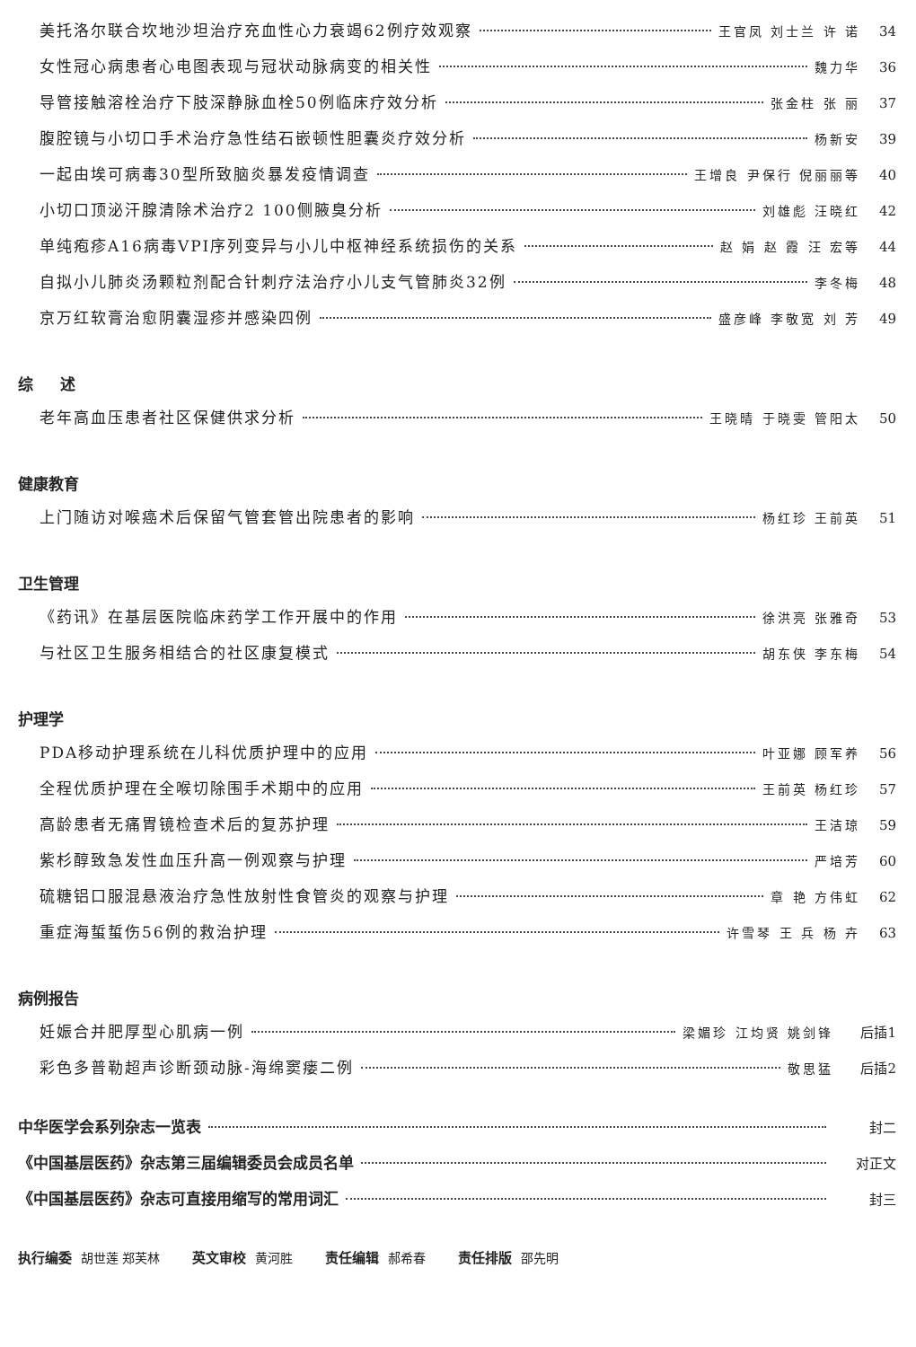美托洛尔联合坎地沙坦治疗充血性心力衰竭62例疗效观察 王官凤 刘士兰 许 诺 34
女性冠心病患者心电图表现与冠状动脉病变的相关性 魏力华 36
导管接触溶栓治疗下肢深静脉血栓50例临床疗效分析 张金柱 张 丽 37
腹腔镜与小切口手术治疗急性结石嵌顿性胆囊炎疗效分析 杨新安 39
一起由埃可病毒30型所致脑炎暴发疫情调查 王增良 尹保行 倪丽丽等 40
小切口顶泌汗腺清除术治疗2 100侧腋臭分析 刘雄彪 汪晓红 42
单纯疱疹A16病毒VPI序列变异与小儿中枢神经系统损伤的关系 赵 娟 赵 霞 汪 宏等 44
自拟小儿肺炎汤颗粒剂配合针刺疗法治疗小儿支气管肺炎32例 李冬梅 48
京万红软膏治愈阴囊湿疹并感染四例 盛彦峰 李敬宽 刘 芳 49
综 述
老年高血压患者社区保健供求分析 王晓晴 于晓雯 管阳太 50
健康教育
上门随访对喉癌术后保留气管套管出院患者的影响 杨红珍 王前英 51
卫生管理
《药讯》在基层医院临床药学工作开展中的作用 徐洪亮 张雅奇 53
与社区卫生服务相结合的社区康复模式 胡东侠 李东梅 54
护理学
PDA移动护理系统在儿科优质护理中的应用 叶亚娜 顾军养 56
全程优质护理在全喉切除围手术期中的应用 王前英 杨红珍 57
高龄患者无痛胃镜检查术后的复苏护理 王洁琼 59
紫杉醇致急发性血压升高一例观察与护理 严培芳 60
硫糖铝口服混悬液治疗急性放射性食管炎的观察与护理 章 艳 方伟虹 62
重症海蜇蜇伤56例的救治护理 许雪琴 王 兵 杨 卉 63
病例报告
妊娠合并肥厚型心肌病一例 梁媚珍 江均贤 姚剑锋 后插1
彩色多普勒超声诊断颈动脉-海绵窦瘘二例 敬思猛 后插2
中华医学会系列杂志一览表 封二
《中国基层医药》杂志第三届编辑委员会成员名单 对正文
《中国基层医药》杂志可直接用缩写的常用词汇 封三
执行编委 胡世莲 郑芙林 英文审校 黄河胜 责任编辑 郝希春 责任排版 邵先明